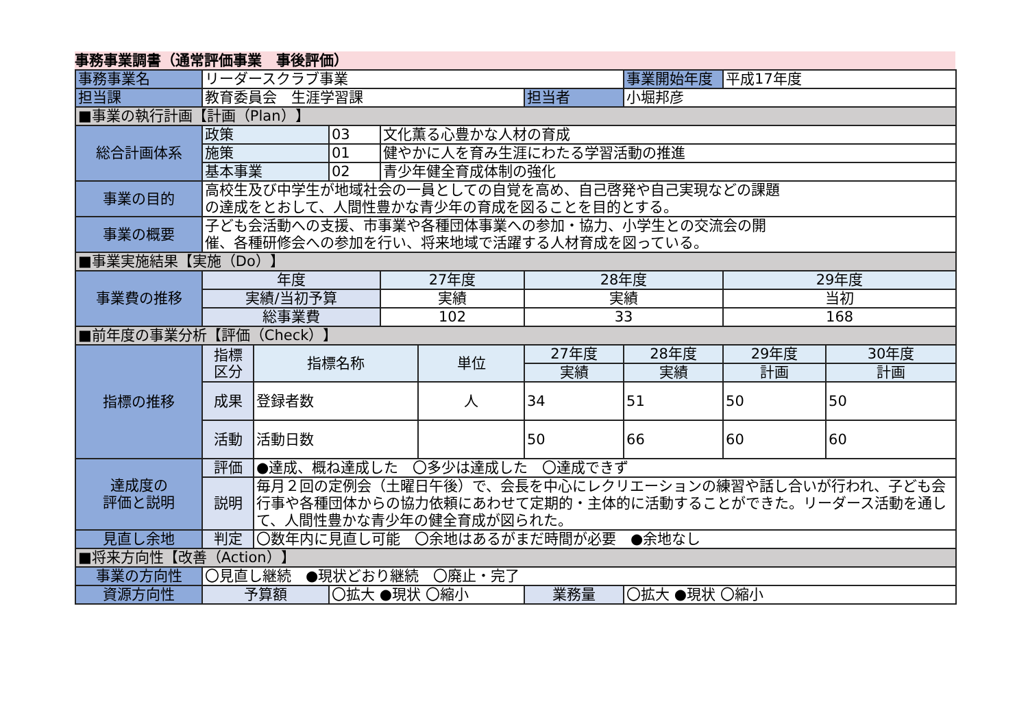事務事業調書（通常評価事業　事後評価）
| 事務事業名 | リーダースクラブ事業 | | | | | | 事業開始年度 | 平成17年度 | |
| 担当課 | 教育委員会 生涯学習課 | | | | | 担当者 | 小堀邦彦 | | |
| ■事業の執行計画【計画（Plan）】 | | | | | | | | | |
| 総合計画体系 | 政策 | | 03 | 文化薫る心豊かな人材の育成 | | | | | |
| | 施策 | | 01 | 健やかに人を育み生涯にわたる学習活動の推進 | | | | | |
| | 基本事業 | | 02 | 青少年健全育成体制の強化 | | | | | |
| 事業の目的 | 高校生及び中学生が地域社会の一員としての自覚を高め、自己啓発や自己実現などの課題 の達成をとおして、人間性豊かな青少年の育成を図ることを目的とする。 | | | | | | | | |
| 事業の概要 | 子ども会活動への支援、市事業や各種団体事業への参加・協力、小学生との交流会の開 催、各種研修会への参加を行い、将来地域で活躍する人材育成を図っている。 | | | | | | | | |
| ■事業実施結果【実施（Do）】 | | | | | | | | | |
| 事業費の推移 | 年度 | | | 27年度 | | 28年度 | | 29年度 | |
| | 実績/当初予算 | | | 実績 | | 実績 | | 当初 | |
| | 総事業費 | | | 102 | | 33 | | 168 | |
| ■前年度の事業分析【評価（Check）】 | | | | | | | | | |
| 指標の推移 | 指標 区分 | 指標名称 | | | 単位 | 27年度 | 28年度 | 29年度 | 30年度 |
| | | | | | | 実績 | 実績 | 計画 | 計画 |
| | 成果 | 登録者数 | | | 人 | 34 | 51 | 50 | 50 |
| | 活動 | 活動日数 | | | | 50 | 66 | 60 | 60 |
| 達成度の 評価と説明 | 評価 | ●達成、概ね達成した 〇多少は達成した 〇達成できず | | | | | | | |
| | 説明 | 毎月２回の定例会（土曜日午後）で、会長を中心にレクリエーションの練習や話し合いが行われ、子ども会行事や各種団体からの協力依頼にあわせて定期的・主体的に活動することができた。リーダース活動を通して、人間性豊かな青少年の健全育成が図られた。 | | | | | | | |
| 見直し余地 | 判定 | 〇数年内に見直し可能 〇余地はあるがまだ時間が必要 ●余地なし | | | | | | | |
| ■将来方向性【改善（Action）】 | | | | | | | | | |
| 事業の方向性 | 〇見直し継続 ●現状どおり継続 〇廃止・完了 | | | | | | | | |
| 資源方向性 | 予算額 | | 〇拡大 ●現状 〇縮小 | | | 業務量 | 〇拡大 ●現状 〇縮小 | | |